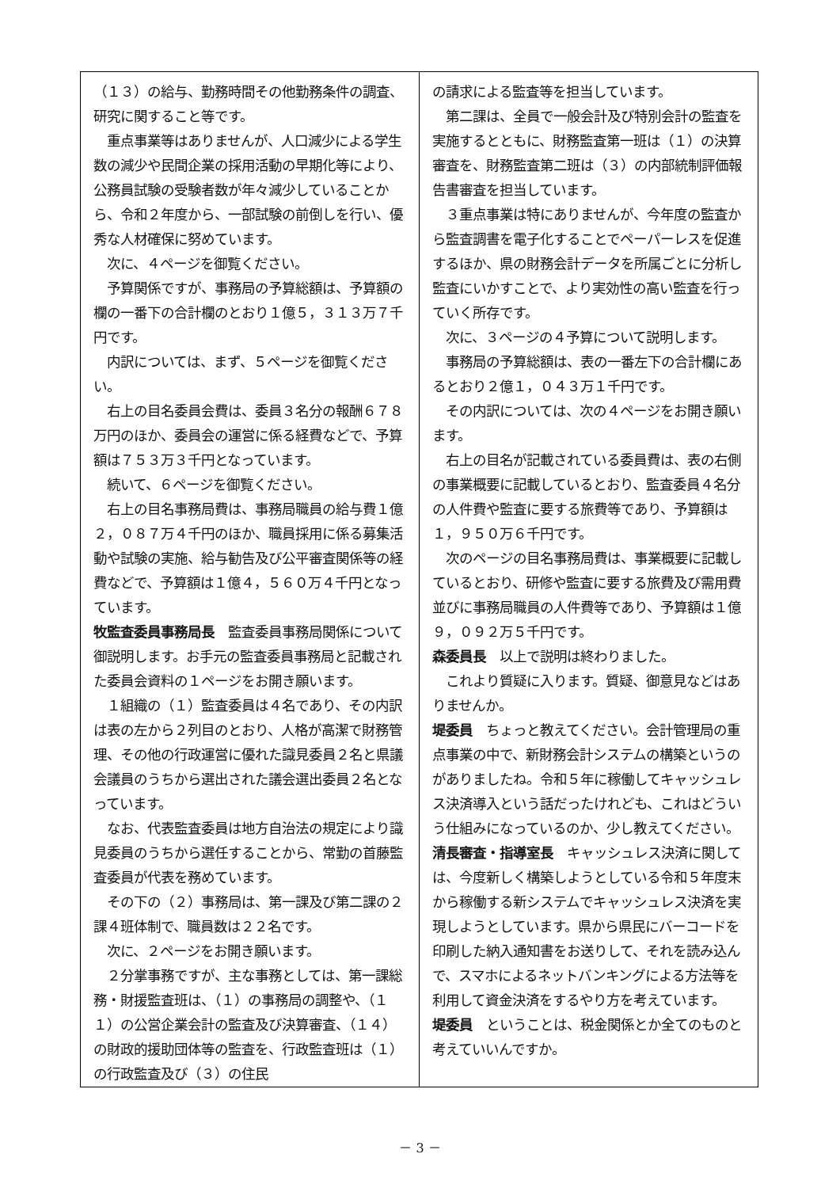（１３）の給与、勤務時間その他勤務条件の調査、研究に関すること等です。
　重点事業等はありませんが、人口減少による学生数の減少や民間企業の採用活動の早期化等により、公務員試験の受験者数が年々減少していることから、令和２年度から、一部試験の前倒しを行い、優秀な人材確保に努めています。
　次に、４ページを御覧ください。
　予算関係ですが、事務局の予算総額は、予算額の欄の一番下の合計欄のとおり１億５，３１３万７千円です。
　内訳については、まず、５ページを御覧ください。
　右上の目名委員会費は、委員３名分の報酬６７８万円のほか、委員会の運営に係る経費などで、予算額は７５３万３千円となっています。
　続いて、６ページを御覧ください。
　右上の目名事務局費は、事務局職員の給与費１億２，０８７万４千円のほか、職員採用に係る募集活動や試験の実施、給与勧告及び公平審査関係等の経費などで、予算額は１億４，５６０万４千円となっています。
牧監査委員事務局長　監査委員事務局関係について御説明します。お手元の監査委員事務局と記載された委員会資料の１ページをお開き願います。
　１組織の（１）監査委員は４名であり、その内訳は表の左から２列目のとおり、人格が高潔で財務管理、その他の行政運営に優れた識見委員２名と県議会議員のうちから選出された議会選出委員２名となっています。
　なお、代表監査委員は地方自治法の規定により識見委員のうちから選任することから、常勤の首藤監査委員が代表を務めています。
　その下の（２）事務局は、第一課及び第二課の２課４班体制で、職員数は２２名です。
　次に、２ページをお開き願います。
　２分掌事務ですが、主な事務としては、第一課総務・財援監査班は、（１）の事務局の調整や、（１１）の公営企業会計の監査及び決算審査、（１４）の財政的援助団体等の監査を、行政監査班は（１）の行政監査及び（３）の住民
の請求による監査等を担当しています。
　第二課は、全員で一般会計及び特別会計の監査を実施するとともに、財務監査第一班は（１）の決算審査を、財務監査第二班は（３）の内部統制評価報告書審査を担当しています。
　３重点事業は特にありませんが、今年度の監査から監査調書を電子化することでペーパーレスを促進するほか、県の財務会計データを所属ごとに分析し監査にいかすことで、より実効性の高い監査を行っていく所存です。
　次に、３ページの４予算について説明します。
　事務局の予算総額は、表の一番左下の合計欄にあるとおり２億１，０４３万１千円です。
　その内訳については、次の４ページをお開き願います。
　右上の目名が記載されている委員費は、表の右側の事業概要に記載しているとおり、監査委員４名分の人件費や監査に要する旅費等であり、予算額は１，９５０万６千円です。
　次のページの目名事務局費は、事業概要に記載しているとおり、研修や監査に要する旅費及び需用費並びに事務局職員の人件費等であり、予算額は１億９，０９２万５千円です。
森委員長　以上で説明は終わりました。
　これより質疑に入ります。質疑、御意見などはありませんか。
堤委員　ちょっと教えてください。会計管理局の重点事業の中で、新財務会計システムの構築というのがありましたね。令和５年に稼働してキャッシュレス決済導入という話だったけれども、これはどういう仕組みになっているのか、少し教えてください。
清長審査・指導室長　キャッシュレス決済に関しては、今度新しく構築しようとしている令和５年度末から稼働する新システムでキャッシュレス決済を実現しようとしています。県から県民にバーコードを印刷した納入通知書をお送りして、それを読み込んで、スマホによるネットバンキングによる方法等を利用して資金決済をするやり方を考えています。
堤委員　ということは、税金関係とか全てのものと考えていいんですか。
－ 3 －